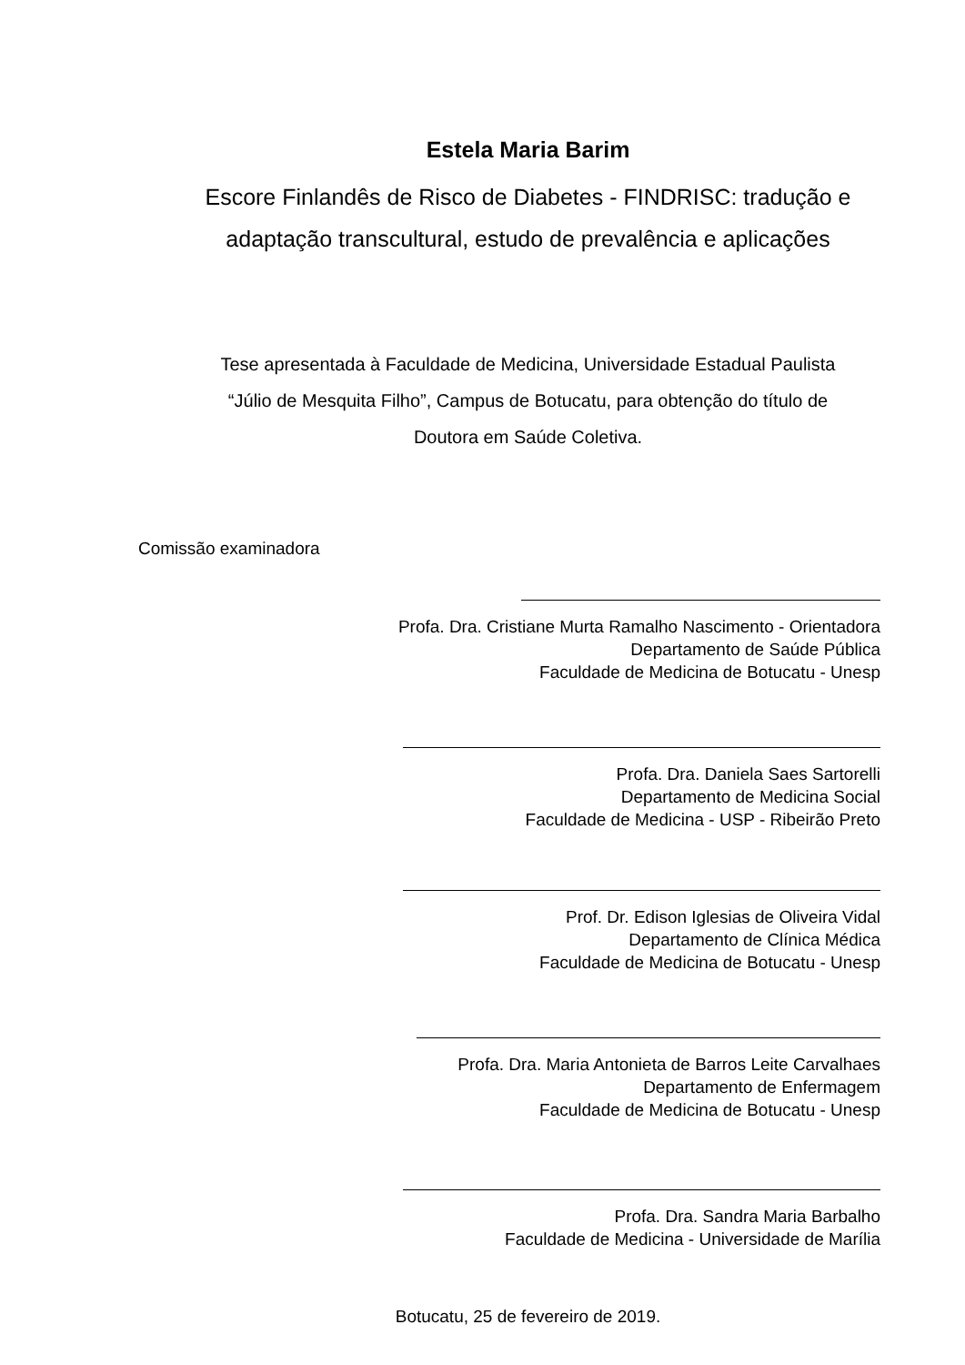Estela Maria Barim
Escore Finlandês de Risco de Diabetes - FINDRISC: tradução e
adaptação transcultural, estudo de prevalência e aplicações
Tese apresentada à Faculdade de Medicina, Universidade Estadual Paulista
“Júlio de Mesquita Filho”, Campus de Botucatu, para obtenção do título de
Doutora em Saúde Coletiva.
Comissão examinadora
Profa. Dra. Cristiane Murta Ramalho Nascimento - Orientadora
Departamento de Saúde Pública
Faculdade de Medicina de Botucatu - Unesp
Profa. Dra. Daniela Saes Sartorelli
Departamento de Medicina Social
Faculdade de Medicina - USP - Ribeirão Preto
Prof. Dr. Edison Iglesias de Oliveira Vidal
Departamento de Clínica Médica
Faculdade de Medicina de Botucatu - Unesp
Profa. Dra. Maria Antonieta de Barros Leite Carvalhaes
Departamento de Enfermagem
Faculdade de Medicina de Botucatu - Unesp
Profa. Dra. Sandra Maria Barbalho
Faculdade de Medicina - Universidade de Marília
Botucatu, 25 de fevereiro de 2019.